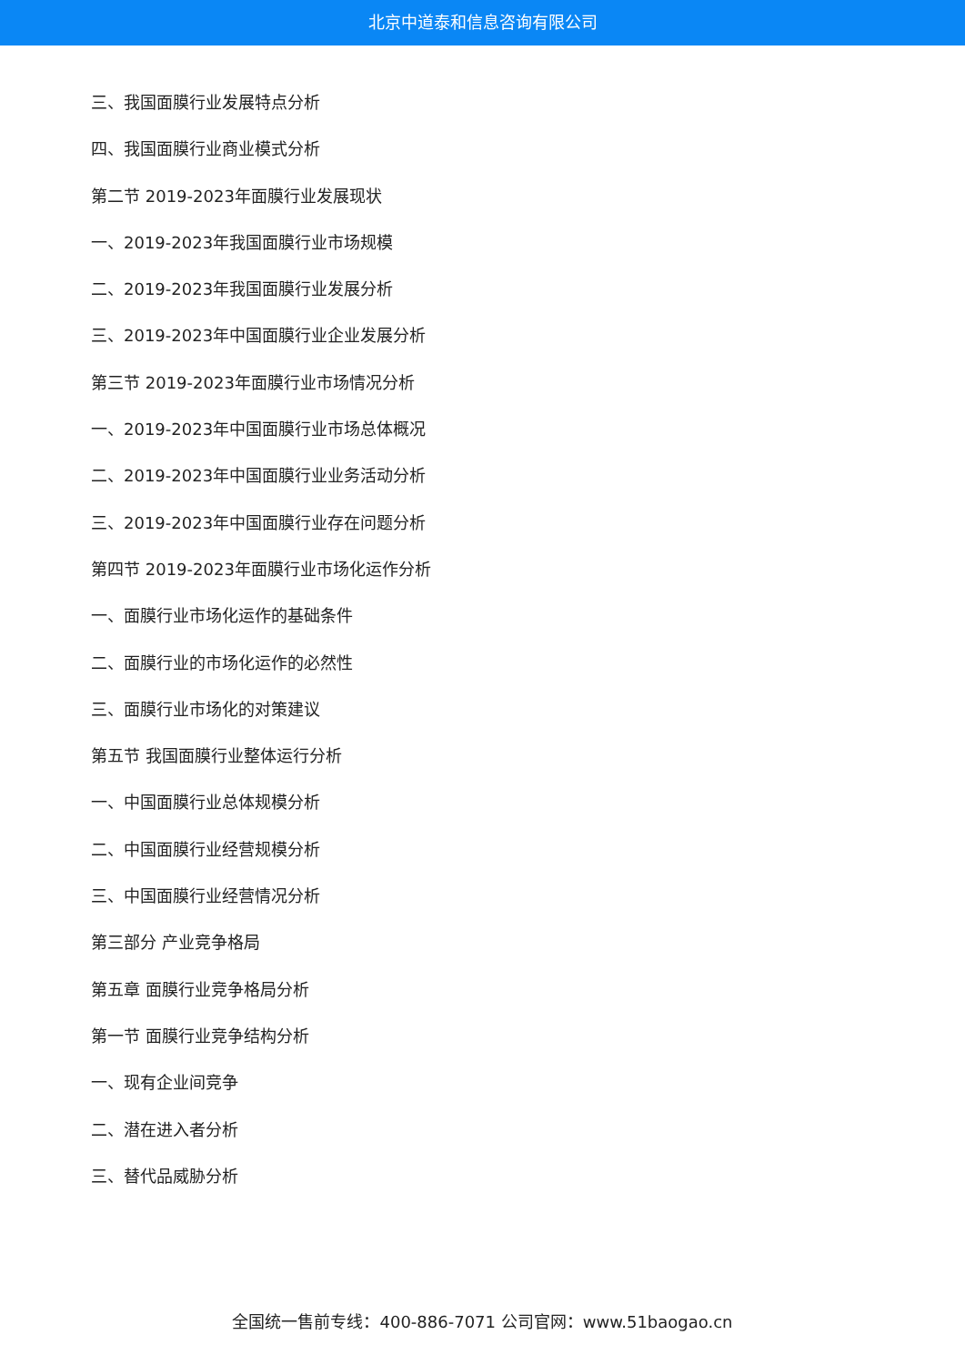北京中道泰和信息咨询有限公司
三、我国面膜行业发展特点分析
四、我国面膜行业商业模式分析
第二节 2019-2023年面膜行业发展现状
一、2019-2023年我国面膜行业市场规模
二、2019-2023年我国面膜行业发展分析
三、2019-2023年中国面膜行业企业发展分析
第三节 2019-2023年面膜行业市场情况分析
一、2019-2023年中国面膜行业市场总体概况
二、2019-2023年中国面膜行业业务活动分析
三、2019-2023年中国面膜行业存在问题分析
第四节 2019-2023年面膜行业市场化运作分析
一、面膜行业市场化运作的基础条件
二、面膜行业的市场化运作的必然性
三、面膜行业市场化的对策建议
第五节 我国面膜行业整体运行分析
一、中国面膜行业总体规模分析
二、中国面膜行业经营规模分析
三、中国面膜行业经营情况分析
第三部分 产业竞争格局
第五章 面膜行业竞争格局分析
第一节 面膜行业竞争结构分析
一、现有企业间竞争
二、潜在进入者分析
三、替代品威胁分析
全国统一售前专线：400-886-7071 公司官网：www.51baogao.cn